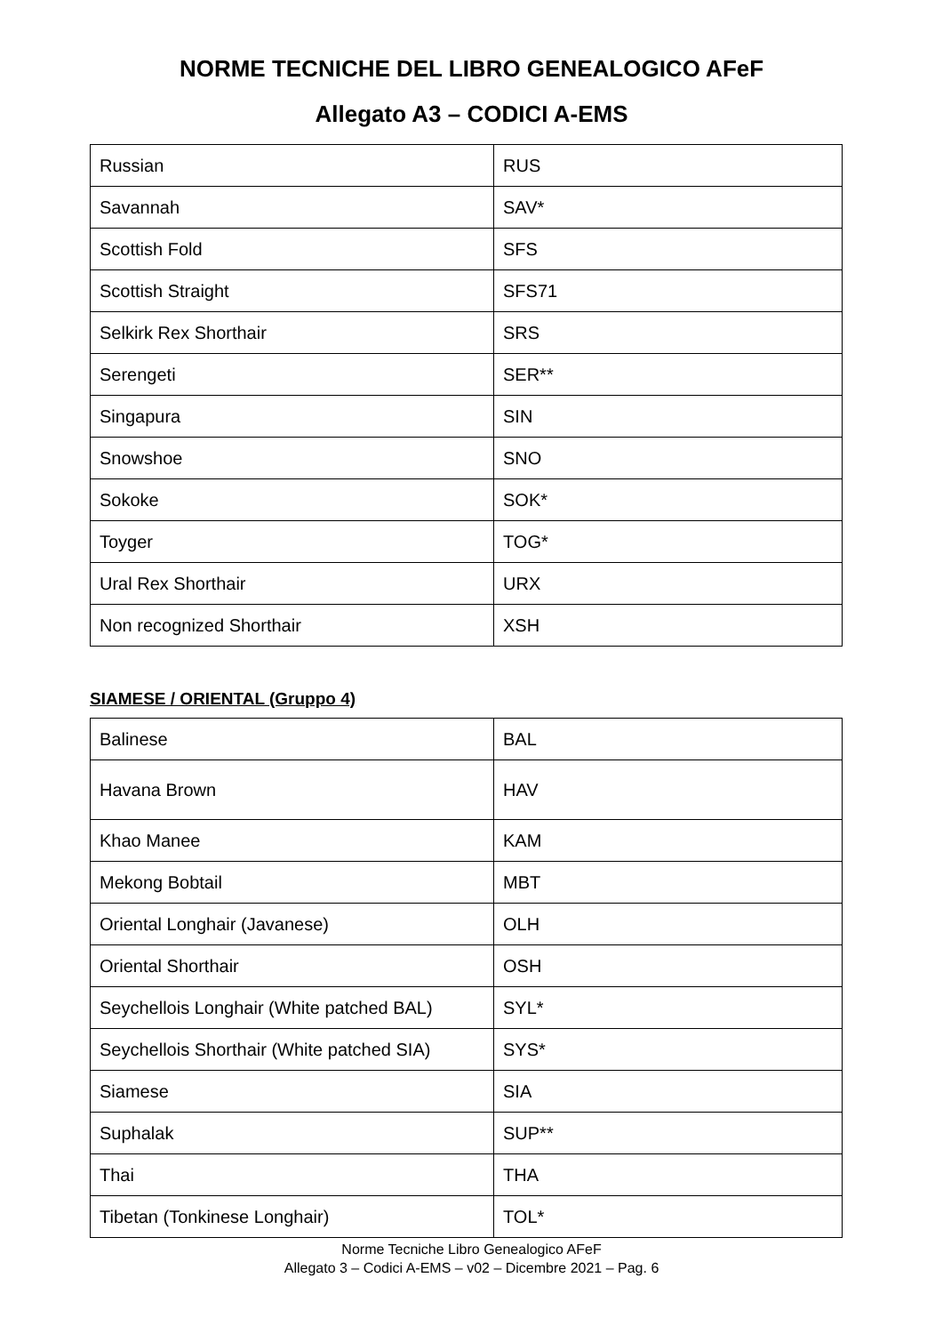NORME TECNICHE DEL LIBRO GENEALOGICO AFeF
Allegato A3 – CODICI A-EMS
| Russian | RUS |
| Savannah | SAV* |
| Scottish Fold | SFS |
| Scottish Straight | SFS71 |
| Selkirk Rex Shorthair | SRS |
| Serengeti | SER** |
| Singapura | SIN |
| Snowshoe | SNO |
| Sokoke | SOK* |
| Toyger | TOG* |
| Ural Rex Shorthair | URX |
| Non recognized Shorthair | XSH |
SIAMESE / ORIENTAL (Gruppo 4)
| Balinese | BAL |
| Havana Brown | HAV |
| Khao Manee | KAM |
| Mekong Bobtail | MBT |
| Oriental Longhair (Javanese) | OLH |
| Oriental Shorthair | OSH |
| Seychellois Longhair (White patched BAL) | SYL* |
| Seychellois Shorthair (White patched SIA) | SYS* |
| Siamese | SIA |
| Suphalak | SUP** |
| Thai | THA |
| Tibetan (Tonkinese Longhair) | TOL* |
Norme Tecniche Libro Genealogico AFeF
Allegato 3 – Codici A-EMS – v02 – Dicembre 2021 – Pag. 6